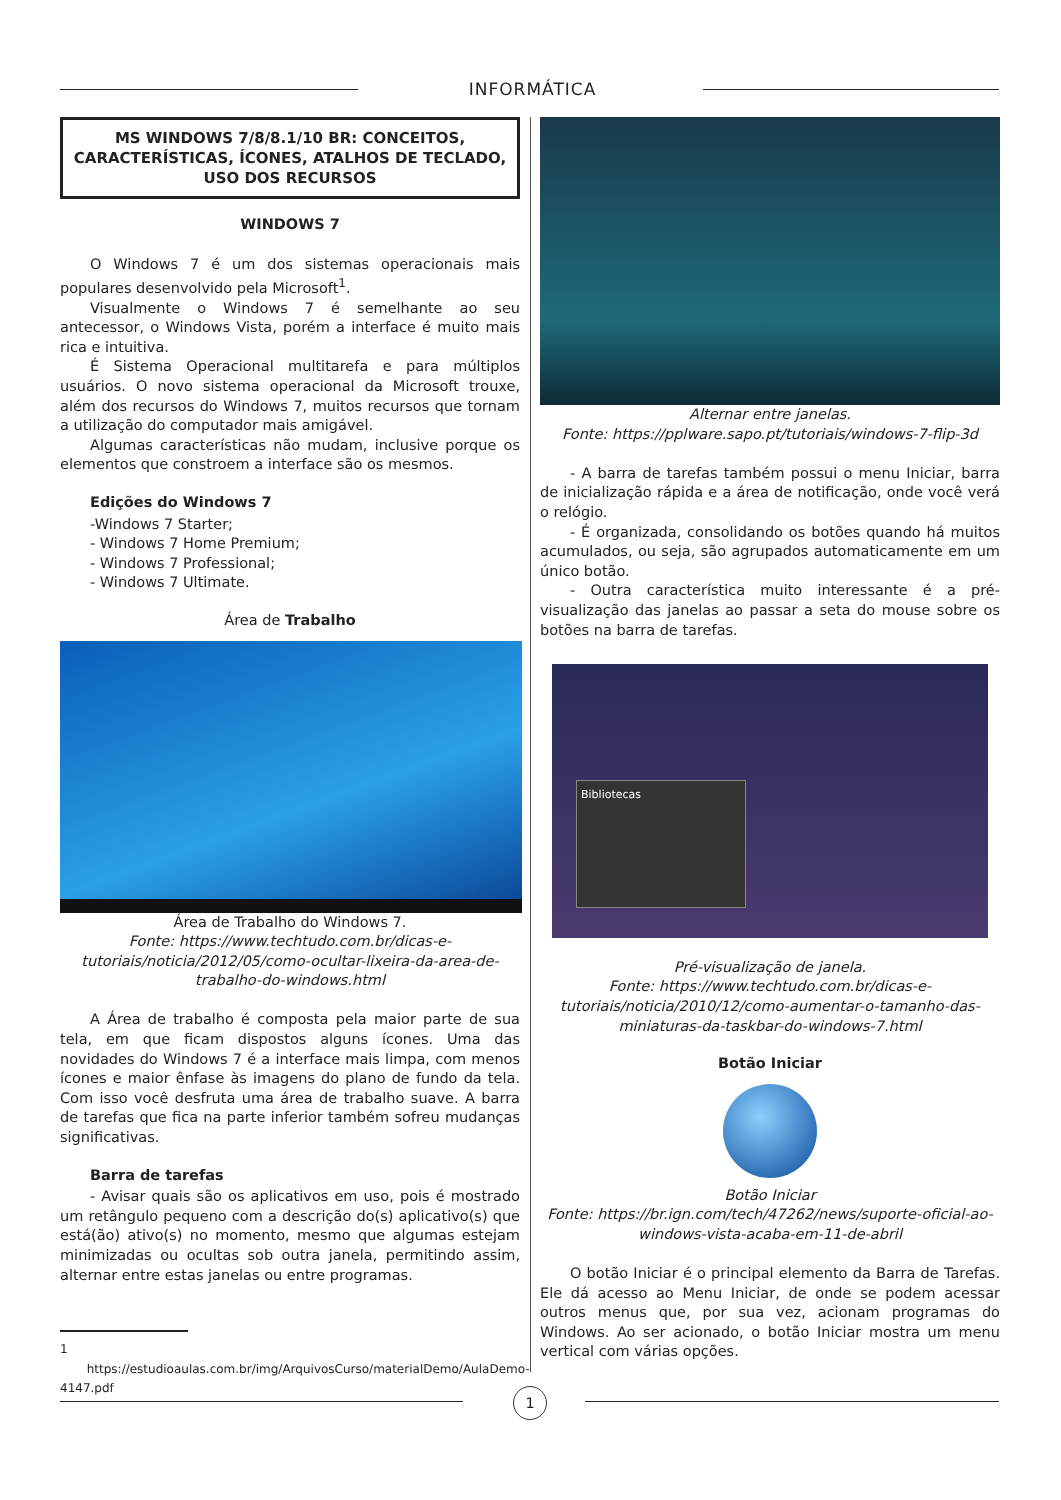INFORMÁTICA
MS WINDOWS 7/8/8.1/10 BR: CONCEITOS, CARACTE­RÍSTICAS, ÍCONES, ATALHOS DE TECLADO, USO DOS RECURSOS
WINDOWS 7
O Windows 7 é um dos sistemas operacionais mais populares desenvolvido pela Microsoft<sup>1</sup>.
Visualmente o Windows 7 é semelhante ao seu antecessor, o Windows Vista, porém a interface é muito mais rica e intuitiva.
É Sistema Operacional multitarefa e para múltiplos usuários. O novo sistema operacional da Microsoft trouxe, além dos recursos do Windows 7, muitos recursos que tornam a utilização do computador mais amigável.
Algumas características não mudam, inclusive porque os elementos que constroem a interface são os mesmos.
Edições do Windows 7
-Windows 7 Starter;
- Windows 7 Home Premium;
- Windows 7 Professional;
- Windows 7 Ultimate.
Área de Trabalho
Área de Trabalho do Windows 7.
Fonte: https://www.techtudo.com.br/dicas-e-tutoriais/noticia/2012/05/como-ocultar-lixeira-da-area-de-trabalho-do-windows.html
A Área de trabalho é composta pela maior parte de sua tela, em que ficam dispostos alguns ícones. Uma das novidades do Windows 7 é a interface mais limpa, com menos ícones e maior ênfase às imagens do plano de fundo da tela. Com isso você desfruta uma área de trabalho suave. A barra de tarefas que fica na parte inferior também sofreu mudanças significativas.
Barra de tarefas
- Avisar quais são os aplicativos em uso, pois é mostrado um retângulo pequeno com a descrição do(s) aplicativo(s) que está(ão) ativo(s) no momento, mesmo que algumas estejam minimizadas ou ocultas sob outra janela, permitindo assim, alternar entre estas janelas ou entre programas.
1 https://estudioaulas.com.br/img/ArquivosCurso/materialDemo/AulaDemo-4147.pdf
Alternar entre janelas.
Fonte: https://pplware.sapo.pt/tutoriais/windows-7-flip-3d
- A barra de tarefas também possui o menu Iniciar, barra de inicialização rápida e a área de notificação, onde você verá o relógio.
- É organizada, consolidando os botões quando há muitos acumulados, ou seja, são agrupados automaticamente em um único botão.
- Outra característica muito interessante é a pré-visualização das janelas ao passar a seta do mouse sobre os botões na barra de tarefas.
Bibliotecas
Pré-visualização de janela.
Fonte: https://www.techtudo.com.br/dicas-e-tutoriais/noticia/2010/12/como-aumentar-o-tamanho-das-miniaturas-da-taskbar-do-windows-7.html
Botão Iniciar
Botão Iniciar
Fonte: https://br.ign.com/tech/47262/news/suporte-oficial-ao-windows-vista-acaba-em-11-de-abril
O botão Iniciar é o principal elemento da Barra de Tarefas. Ele dá acesso ao Menu Iniciar, de onde se podem acessar outros menus que, por sua vez, acionam programas do Windows. Ao ser acionado, o botão Iniciar mostra um menu vertical com várias opções.
1